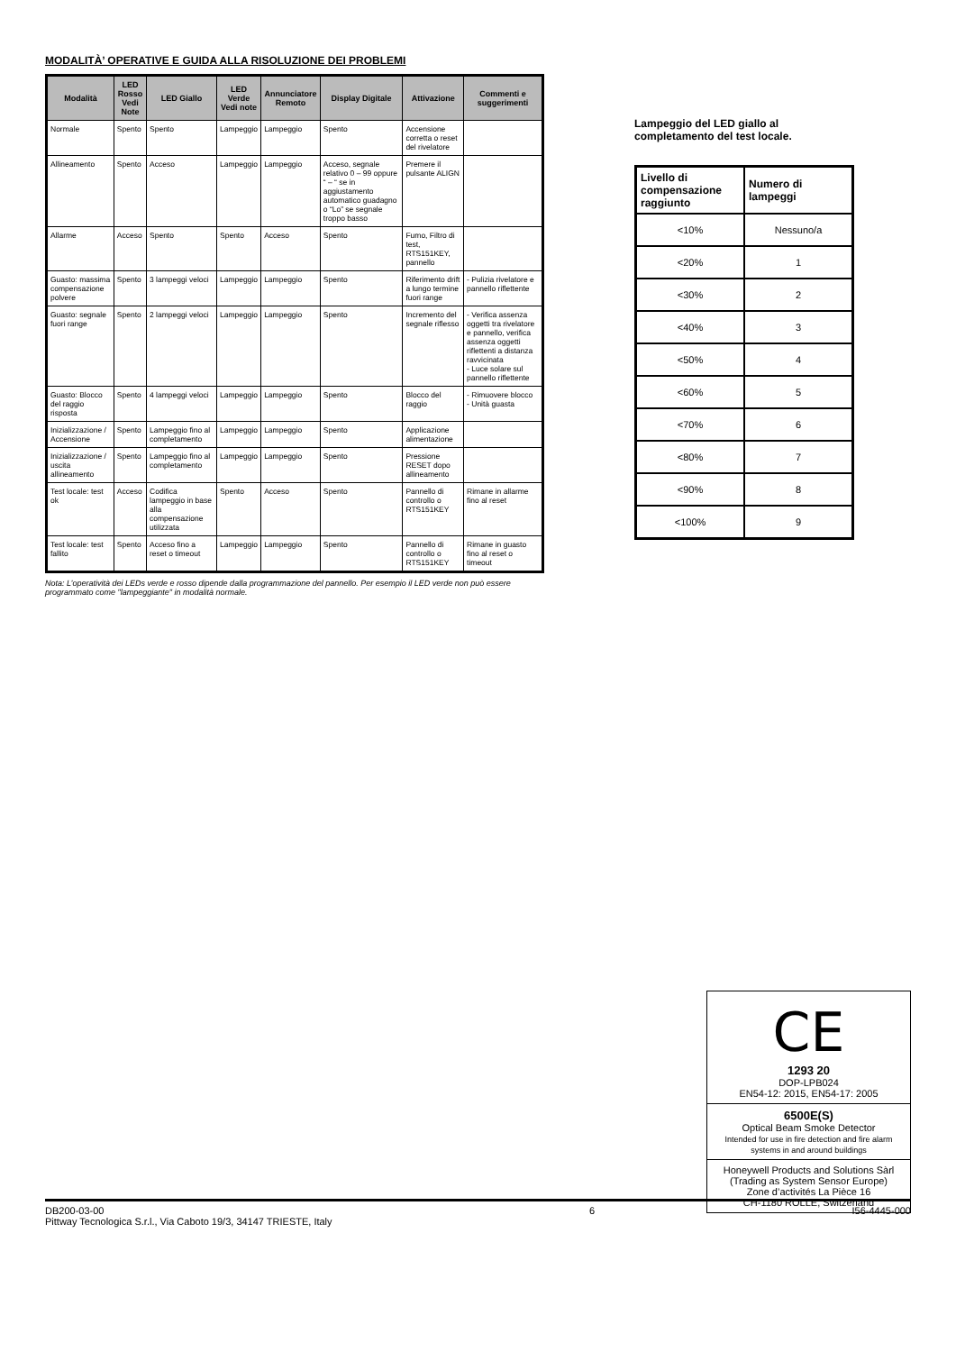MODALITÀ’ OPERATIVE E GUIDA ALLA RISOLUZIONE DEI PROBLEMI
| Modalità | LED Rosso Vedi Note | LED Giallo | LED Verde Vedi note | Annunciatore Remoto | Display Digitale | Attivazione | Commenti e suggerimenti |
| --- | --- | --- | --- | --- | --- | --- | --- |
| Normale | Spento | Spento | Lampeggio | Lampeggio | Spento | Accensione corretta o reset del rivelatore | |
| Allineamento | Spento | Acceso | Lampeggio | Lampeggio | Acceso, segnale relativo 0 – 99 oppure “ – “ se in aggiustamento automatico guadagno o “Lo” se segnale troppo basso | Premere il pulsante ALIGN | |
| Allarme | Acceso | Spento | Spento | Acceso | Spento | Fumo, Filtro di test, RTS151KEY, pannello | |
| Guasto: massima compensazione polvere | Spento | 3 lampeggi veloci | Lampeggio | Lampeggio | Spento | Riferimento drift a lungo termine fuori range | - Pulizia rivelatore e pannello riflettente |
| Guasto: segnale fuori range | Spento | 2 lampeggi veloci | Lampeggio | Lampeggio | Spento | Incremento del segnale riflesso | - Verifica assenza oggetti tra rivelatore e pannello, verifica assenza oggetti riflettenti a distanza ravvicinata - Luce solare sul pannello riflettente |
| Guasto: Blocco del raggio risposta | Spento | 4 lampeggi veloci | Lampeggio | Lampeggio | Spento | Blocco del raggio | - Rimuovere blocco - Unità guasta |
| Inizializzazione / Accensione | Spento | Lampeggio fino al completamento | Lampeggio | Lampeggio | Spento | Applicazione alimentazione | |
| Inizializzazione / uscita allineamento | Spento | Lampeggio fino al completamento | Lampeggio | Lampeggio | Spento | Pressione RESET dopo allineamento | |
| Test locale: test ok | Acceso | Codifica lampeggio in base alla compensazione utilizzata | Spento | Acceso | Spento | Pannello di controllo o RTS151KEY | Rimane in allarme fino al reset |
| Test locale: test fallito | Spento | Acceso fino a reset o timeout | Lampeggio | Lampeggio | Spento | Pannello di controllo o RTS151KEY | Rimane in guasto fino al reset o timeout |
Nota: L’operatività dei LEDs verde e rosso dipende dalla programmazione del pannello. Per esempio il LED verde non può essere programmato come "lampeggiante" in modalità normale.
Lampeggio del LED giallo al completamento del test locale.
| Livello di compensazione raggiunto | Numero di lampeggi |
| --- | --- |
| <10% | Nessuno/a |
| <20% | 1 |
| <30% | 2 |
| <40% | 3 |
| <50% | 4 |
| <60% | 5 |
| <70% | 6 |
| <80% | 7 |
| <90% | 8 |
| <100% | 9 |
CE
1293 20
DOP-LPB024
EN54-12: 2015, EN54-17: 2005
6500E(S)
Optical Beam Smoke Detector
Intended for use in fire detection and fire alarm systems in and around buildings
Honeywell Products and Solutions Sàrl
(Trading as System Sensor Europe)
Zone d’activités La Pièce 16
CH-1180 ROLLE, Switzerland
DB200-03-00
Pittway Tecnologica S.r.l., Via Caboto 19/3, 34147 TRIESTE, Italy
6 I56-4445-000